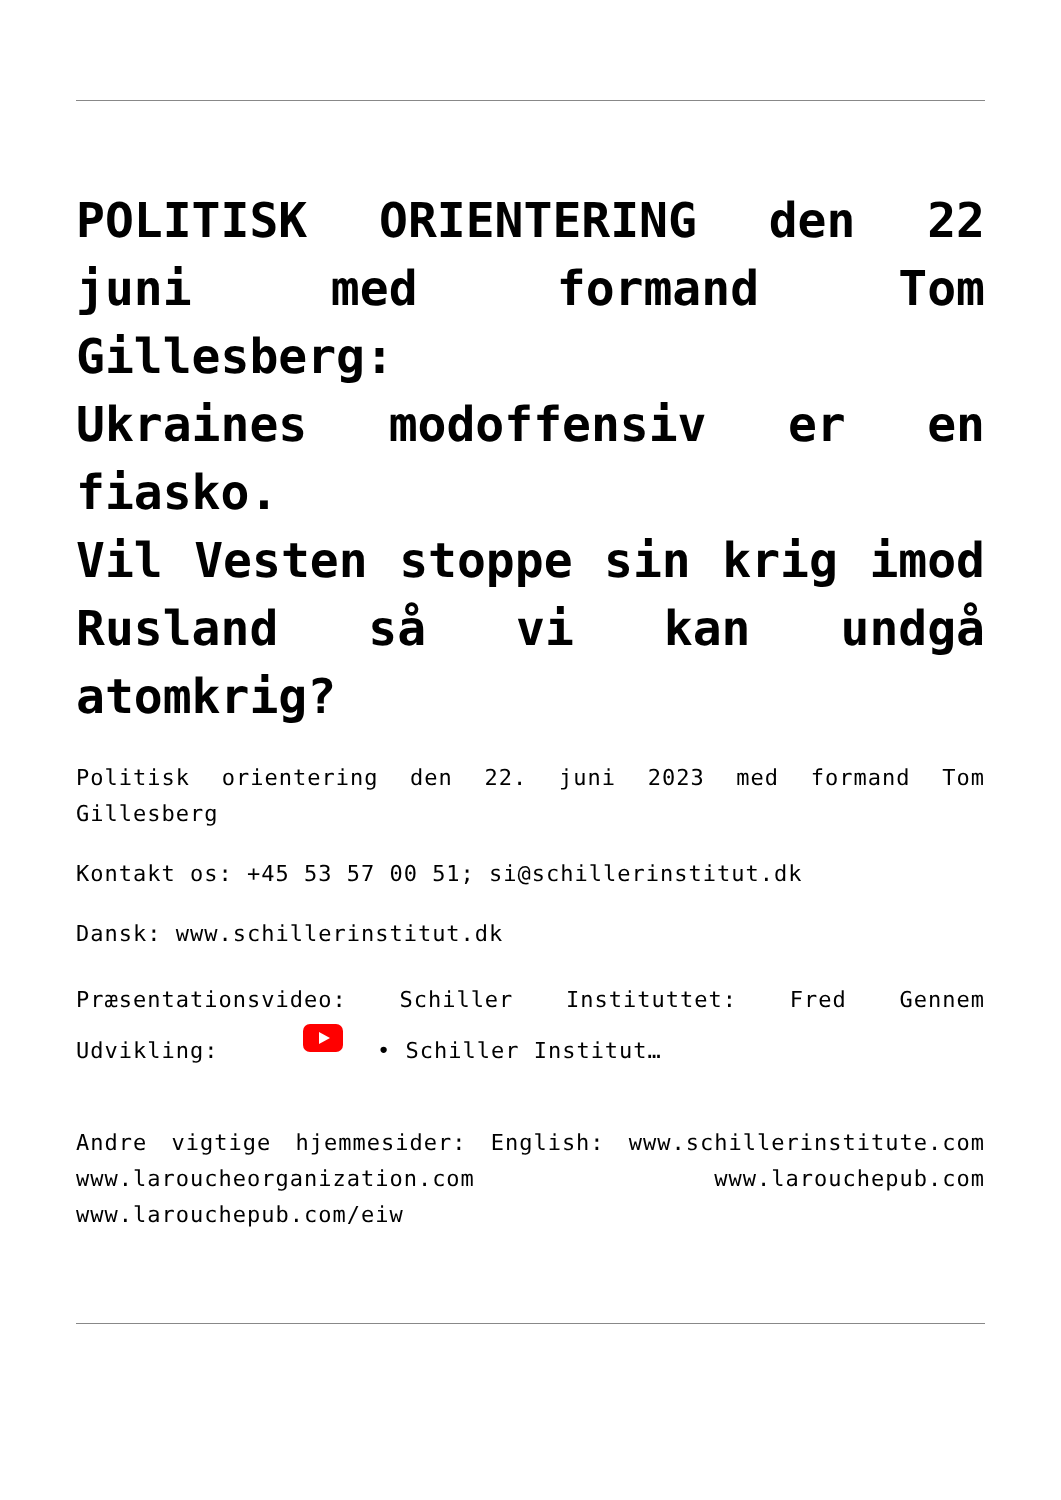POLITISK ORIENTERING den 22 juni med formand Tom Gillesberg:
Ukraines modoffensiv er en fiasko.
Vil Vesten stoppe sin krig imod Rusland så vi kan undgå atomkrig?
Politisk orientering den 22. juni 2023 med formand Tom Gillesberg
Kontakt os: +45 53 57 00 51; si@schillerinstitut.dk
Dansk: www.schillerinstitut.dk
Præsentationsvideo: Schiller Instituttet: Fred Gennem Udvikling: • Schiller Institut…
Andre vigtige hjemmesider: English: www.schillerinstitute.com www.laroucheorganization.com www.larouchepub.com www.larouchepub.com/eiw